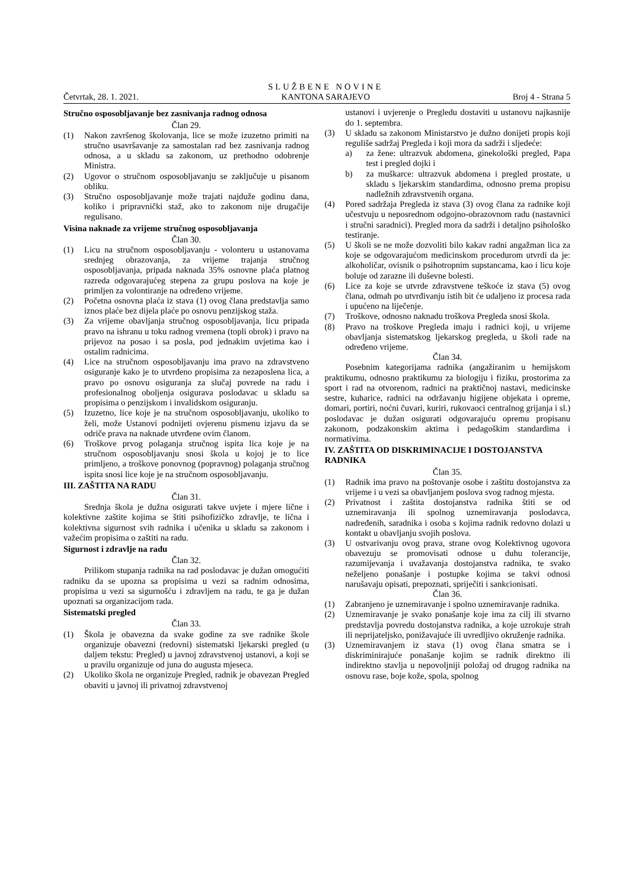Četvrtak, 28. 1. 2021. SLUŽBENE NOVINE
KANTONA SARAJEVO Broj 4 - Strana 5
Stručno osposobljavanje bez zasnivanja radnog odnosa
Član 29.
(1) Nakon završenog školovanja, lice se može izuzetno primiti na stručno usavršavanje za samostalan rad bez zasnivanja radnog odnosa, a u skladu sa zakonom, uz prethodno odobrenje Ministra.
(2) Ugovor o stručnom osposobljavanju se zaključuje u pisanom obliku.
(3) Stručno osposobljavanje može trajati najduže godinu dana, koliko i pripravnički staž, ako to zakonom nije drugačije regulisano.
Visina naknade za vrijeme stručnog osposobljavanja
Član 30.
(1) Licu na stručnom osposobljavanju - volonteru u ustanovama srednjeg obrazovanja, za vrijeme trajanja stručnog osposobljavanja, pripada naknada 35% osnovne plaća platnog razreda odgovarajućeg stepena za grupu poslova na koje je primljen za volontiranje na određeno vrijeme.
(2) Početna osnovna plaća iz stava (1) ovog člana predstavlja samo iznos plaće bez dijela plaće po osnovu penzijskog staža.
(3) Za vrijeme obavljanja stručnog osposobljavanja, licu pripada pravo na ishranu u toku radnog vremena (topli obrok) i pravo na prijevoz na posao i sa posla, pod jednakim uvjetima kao i ostalim radnicima.
(4) Lice na stručnom osposobljavanju ima pravo na zdravstveno osiguranje kako je to utvrđeno propisima za nezaposlena lica, a pravo po osnovu osiguranja za slučaj povrede na radu i profesionalnog oboljenja osigurava poslodavac u skladu sa propisima o penzijskom i invalidskom osiguranju.
(5) Izuzetno, lice koje je na stručnom osposobljavanju, ukoliko to želi, može Ustanovi podnijeti ovjerenu pismenu izjavu da se odriče prava na naknade utvrđene ovim članom.
(6) Troškove prvog polaganja stručnog ispita lica koje je na stručnom osposobljavanju snosi škola u kojoj je to lice primljeno, a troškove ponovnog (popravnog) polaganja stručnog ispita snosi lice koje je na stručnom osposobljavanju.
III. ZAŠTITA NA RADU
Član 31.
Srednja škola je dužna osigurati takve uvjete i mjere lične i kolektivne zaštite kojima se štiti psihofizičko zdravlje, te lična i kolektivna sigurnost svih radnika i učenika u skladu sa zakonom i važećim propisima o zaštiti na radu.
Sigurnost i zdravlje na radu
Član 32.
Prilikom stupanja radnika na rad poslodavac je dužan omogućiti radniku da se upozna sa propisima u vezi sa radnim odnosima, propisima u vezi sa sigurnošću i zdravljem na radu, te ga je dužan upoznati sa organizacijom rada.
Sistematski pregled
Član 33.
(1) Škola je obavezna da svake godine za sve radnike škole organizuje obavezni (redovni) sistematski ljekarski pregled (u daljem tekstu: Pregled) u javnoj zdravstvenoj ustanovi, a koji se u pravilu organizuje od juna do augusta mjeseca.
(2) Ukoliko škola ne organizuje Pregled, radnik je obavezan Pregled obaviti u javnoj ili privatnoj zdravstvenoj
ustanovi i uvjerenje o Pregledu dostaviti u ustanovu najkasnije do 1. septembra.
(3) U skladu sa zakonom Ministarstvo je dužno donijeti propis koji reguliše sadržaj Pregleda i koji mora da sadrži i sljedeće:
a) za žene: ultrazvuk abdomena, ginekološki pregled, Papa test i pregled dojki i
b) za muškarce: ultrazvuk abdomena i pregled prostate, u skladu s ljekarskim standardima, odnosno prema propisu nadležnih zdravstvenih organa.
(4) Pored sadržaja Pregleda iz stava (3) ovog člana za radnike koji učestvuju u neposrednom odgojno-obrazovnom radu (nastavnici i stručni saradnici). Pregled mora da sadrži i detaljno psihološko testiranje.
(5) U školi se ne može dozvoliti bilo kakav radni angažman lica za koje se odgovarajućom medicinskom procedurom utvrdi da je: alkoholičar, ovisnik o psihotropnim supstancama, kao i licu koje boluje od zarazne ili duševne bolesti.
(6) Lice za koje se utvrde zdravstvene teškoće iz stava (5) ovog člana, odmah po utvrđivanju istih bit će udaljeno iz procesa rada i upućeno na liječenje.
(7) Troškove, odnosno naknadu troškova Pregleda snosi škola.
(8) Pravo na troškove Pregleda imaju i radnici koji, u vrijeme obavljanja sistematskog ljekarskog pregleda, u školi rade na određeno vrijeme.
Član 34.
Posebnim kategorijama radnika (angažiranim u hemijskom praktikumu, odnosno praktikumu za biologiju i fiziku, prostorima za sport i rad na otvorenom, radnici na praktičnoj nastavi, medicinske sestre, kuharice, radnici na održavanju higijene objekata i opreme, domari, portiri, noćni čuvari, kuriri, rukovaoci centralnog grijanja i sl.) poslodavac je dužan osigurati odgovarajuću opremu propisanu zakonom, podzakonskim aktima i pedagoškim standardima i normativima.
IV. ZAŠTITA OD DISKRIMINACIJE I DOSTOJANSTVA RADNIKA
Član 35.
(1) Radnik ima pravo na poštovanje osobe i zaštitu dostojanstva za vrijeme i u vezi sa obavljanjem poslova svog radnog mjesta.
(2) Privatnost i zaštita dostojanstva radnika štiti se od uznemiravanja ili spolnog uznemiravanja poslodavca, nadređenih, saradnika i osoba s kojima radnik redovno dolazi u kontakt u obavljanju svojih poslova.
(3) U ostvarivanju ovog prava, strane ovog Kolektivnog ugovora obavezuju se promovisati odnose u duhu tolerancije, razumijevanja i uvažavanja dostojanstva radnika, te svako neželjeno ponašanje i postupke kojima se takvi odnosi narušavaju opisati, prepoznati, spriječiti i sankcionisati.
Član 36.
(1) Zabranjeno je uznemiravanje i spolno uznemiravanje radnika.
(2) Uznemiravanje je svako ponašanje koje ima za cilj ili stvarno predstavlja povredu dostojanstva radnika, a koje uzrokuje strah ili neprijateljsko, ponižavajuće ili uvredljivo okruženje radnika.
(3) Uznemiravanjem iz stava (1) ovog člana smatra se i diskriminirajuće ponašanje kojim se radnik direktno ili indirektno stavlja u nepovoljniji položaj od drugog radnika na osnovu rase, boje kože, spola, spolnog